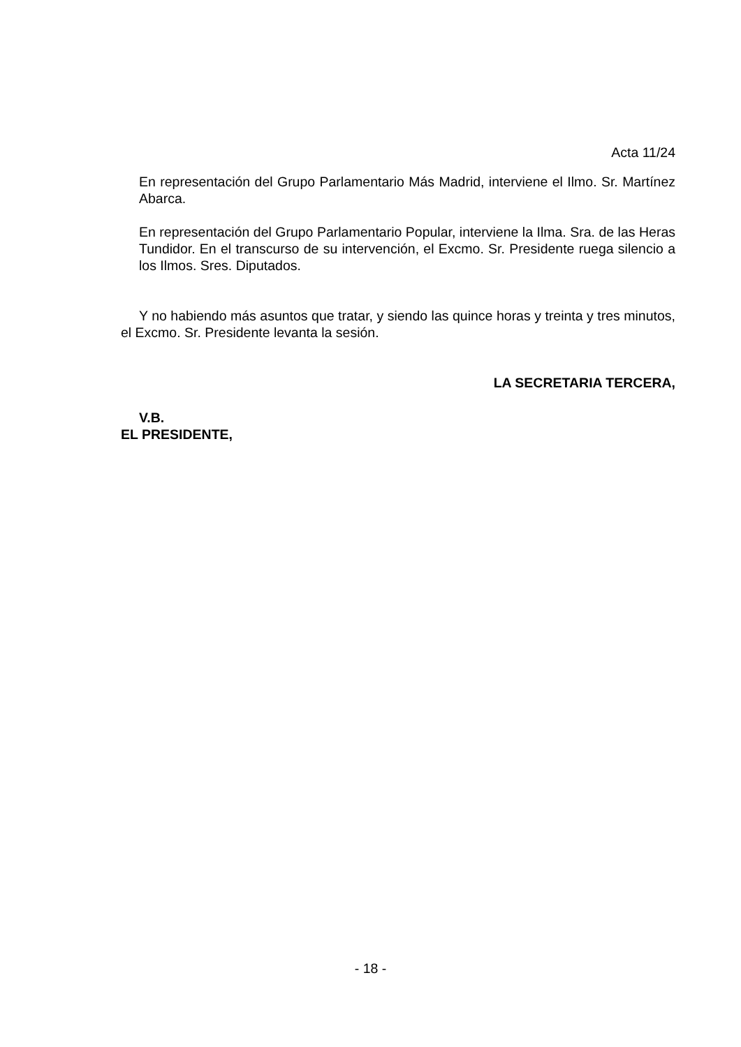Acta 11/24
En representación del Grupo Parlamentario Más Madrid, interviene el Ilmo. Sr. Martínez Abarca.
En representación del Grupo Parlamentario Popular, interviene la Ilma. Sra. de las Heras Tundidor. En el transcurso de su intervención, el Excmo. Sr. Presidente ruega silencio a los Ilmos. Sres. Diputados.
Y no habiendo más asuntos que tratar, y siendo las quince horas y treinta y tres minutos, el Excmo. Sr. Presidente levanta la sesión.
LA SECRETARIA TERCERA,
V.B.
EL PRESIDENTE,
- 18 -